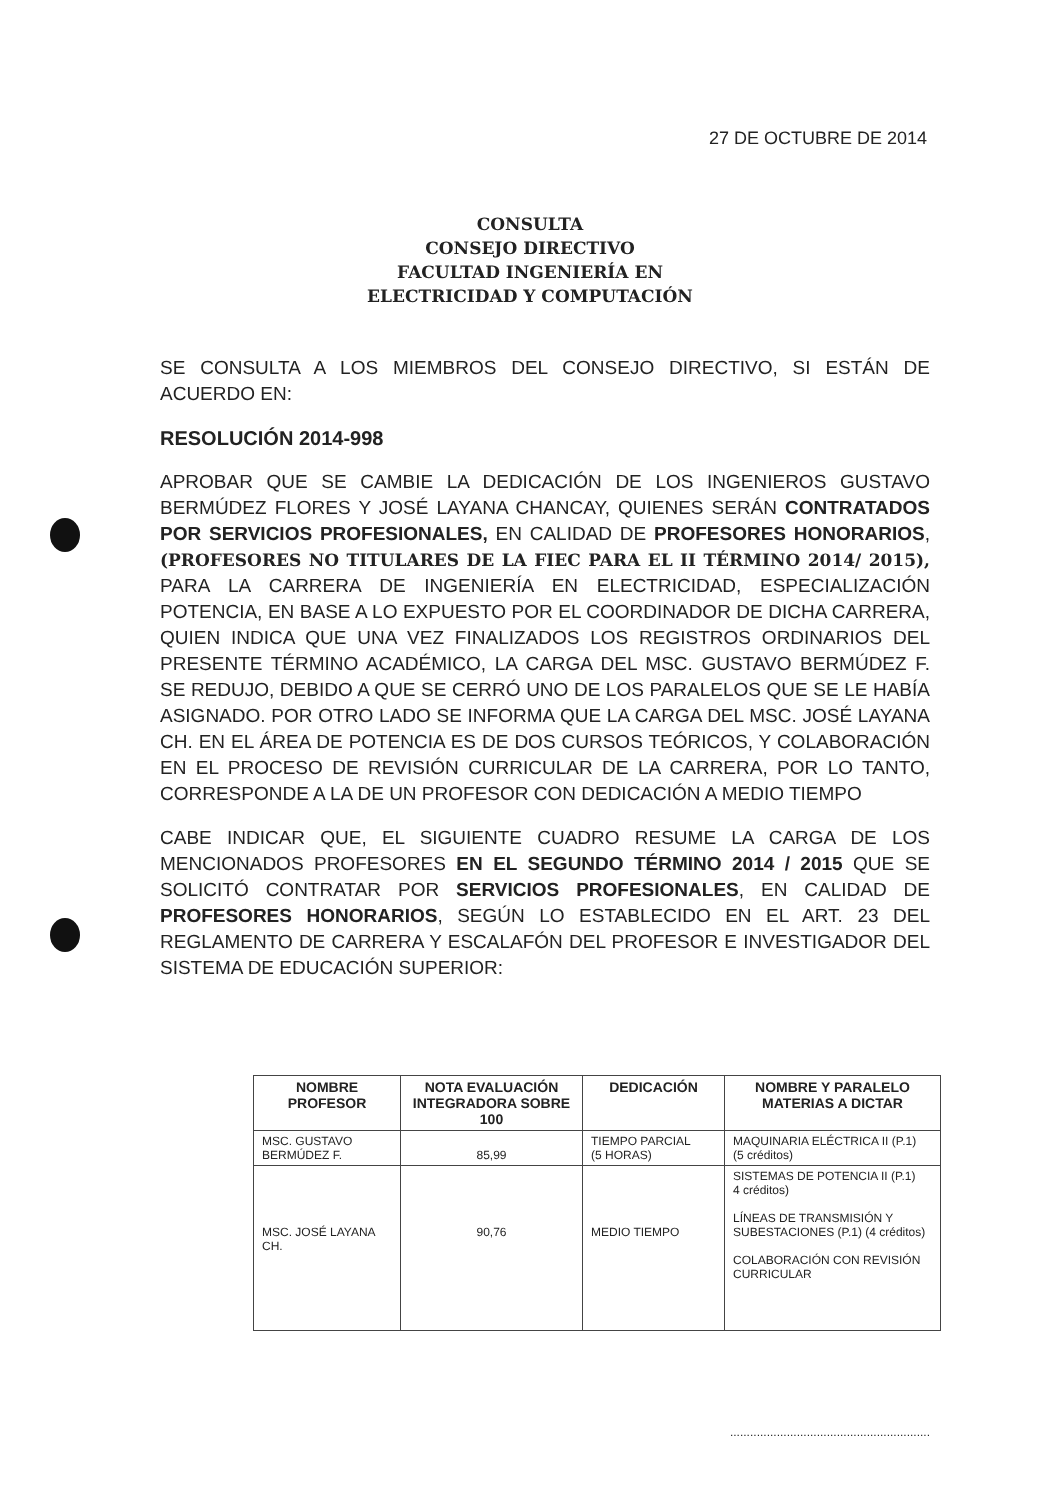27 DE OCTUBRE DE 2014
CONSULTA
CONSEJO DIRECTIVO
FACULTAD INGENIERÍA EN
ELECTRICIDAD Y COMPUTACIÓN
SE CONSULTA A LOS MIEMBROS DEL CONSEJO DIRECTIVO, SI ESTÁN DE ACUERDO EN:
RESOLUCIÓN 2014-998
APROBAR QUE SE CAMBIE LA DEDICACIÓN DE LOS INGENIEROS GUSTAVO BERMÚDEZ FLORES Y JOSÉ LAYANA CHANCAY, QUIENES SERÁN CONTRATADOS POR SERVICIOS PROFESIONALES, EN CALIDAD DE PROFESORES HONORARIOS, (PROFESORES NO TITULARES DE LA FIEC PARA EL II TÉRMINO 2014/ 2015), PARA LA CARRERA DE INGENIERÍA EN ELECTRICIDAD, ESPECIALIZACIÓN POTENCIA, EN BASE A LO EXPUESTO POR EL COORDINADOR DE DICHA CARRERA, QUIEN INDICA QUE UNA VEZ FINALIZADOS LOS REGISTROS ORDINARIOS DEL PRESENTE TÉRMINO ACADÉMICO, LA CARGA DEL MSC. GUSTAVO BERMÚDEZ F. SE REDUJO, DEBIDO A QUE SE CERRÓ UNO DE LOS PARALELOS QUE SE LE HABÍA ASIGNADO. POR OTRO LADO SE INFORMA QUE LA CARGA DEL MSC. JOSÉ LAYANA CH. EN EL ÁREA DE POTENCIA ES DE DOS CURSOS TEÓRICOS, Y COLABORACIÓN EN EL PROCESO DE REVISIÓN CURRICULAR DE LA CARRERA, POR LO TANTO, CORRESPONDE A LA DE UN PROFESOR CON DEDICACIÓN A MEDIO TIEMPO
CABE INDICAR QUE, EL SIGUIENTE CUADRO RESUME LA CARGA DE LOS MENCIONADOS PROFESORES EN EL SEGUNDO TÉRMINO 2014 / 2015 QUE SE SOLICITÓ CONTRATAR POR SERVICIOS PROFESIONALES, EN CALIDAD DE PROFESORES HONORARIOS, SEGÚN LO ESTABLECIDO EN EL ART. 23 DEL REGLAMENTO DE CARRERA Y ESCALAFÓN DEL PROFESOR E INVESTIGADOR DEL SISTEMA DE EDUCACIÓN SUPERIOR:
| NOMBRE PROFESOR | NOTA EVALUACIÓN INTEGRADORA SOBRE 100 | DEDICACIÓN | NOMBRE Y PARALELO MATERIAS A DICTAR |
| --- | --- | --- | --- |
| MSC. GUSTAVO BERMÚDEZ F. | 85,99 | TIEMPO PARCIAL (5 HORAS) | MAQUINARIA ELÉCTRICA II (P.1) (5 créditos) |
| MSC. JOSÉ LAYANA CH. | 90,76 | MEDIO TIEMPO | SISTEMAS DE POTENCIA II (P.1) 4 créditos) LÍNEAS DE TRANSMISIÓN Y SUBESTACIONES (P.1) (4 créditos) COLABORACIÓN CON REVISIÓN CURRICULAR |
............................................................